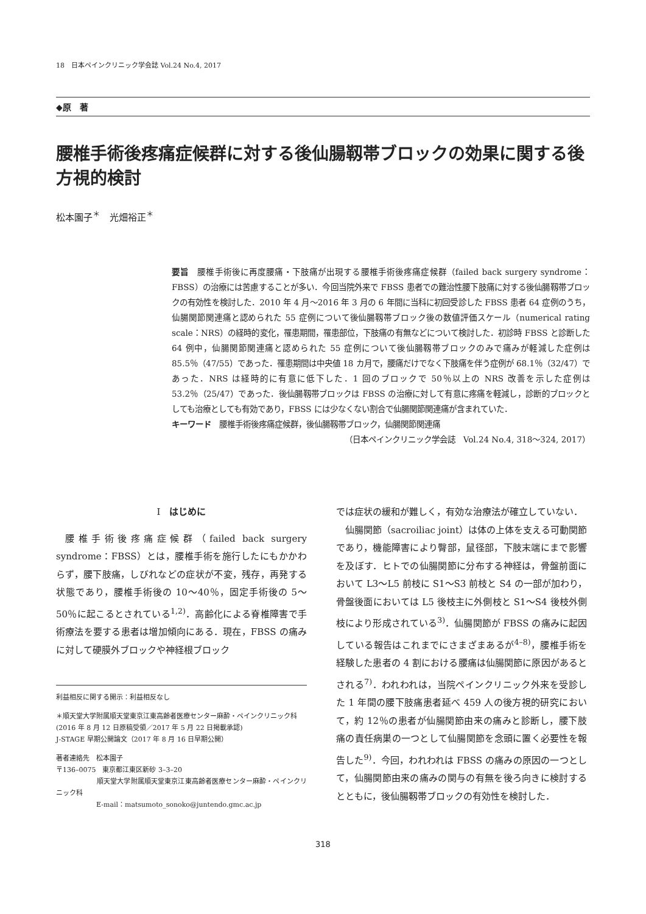18　日本ペインクリニック学会誌 Vol.24 No.4, 2017
◆原　著
腰椎手術後疼痛症候群に対する後仙腸靱帯ブロックの効果に関する後方視的検討
松本園子<sup>＊</sup>　光畑裕正<sup>＊</sup>
要旨　腰椎手術後に再度腰痛・下肢痛が出現する腰椎手術後疼痛症候群（failed back surgery syndrome：FBSS）の治療には苦慮することが多い．今回当院外来で FBSS 患者での難治性腰下肢痛に対する後仙腸靱帯ブロックの有効性を検討した．2010 年 4 月〜2016 年 3 月の 6 年間に当科に初回受診した FBSS 患者 64 症例のうち，仙腸関節関連痛と認められた 55 症例について後仙腸靱帯ブロック後の数値評価スケール（numerical rating scale：NRS）の経時的変化，罹患期間，罹患部位，下肢痛の有無などについて検討した．初診時 FBSS と診断した 64 例中，仙腸関節関連痛と認められた 55 症例について後仙腸靱帯ブロックのみで痛みが軽減した症例は 85.5％（47/55）であった．罹患期間は中央値 18 カ月で，腰痛だけでなく下肢痛を伴う症例が 68.1％（32/47）であった．NRS は経時的に有意に低下した．1 回のブロックで 50％以上の NRS 改善を示した症例は 53.2％（25/47）であった．後仙腸靱帯ブロックは FBSS の治療に対して有意に疼痛を軽減し，診断的ブロックとしても治療としても有効であり，FBSS には少なくない割合で仙腸関節関連痛が含まれていた．
キーワード　腰椎手術後疼痛症候群，後仙腸靱帯ブロック，仙腸関節関連痛
（日本ペインクリニック学会誌　Vol.24 No.4, 318〜324, 2017）
Ⅰ　はじめに
腰椎手術後疼痛症候群（failed back surgery syndrome：FBSS）とは，腰椎手術を施行したにもかかわらず，腰下肢痛，しびれなどの症状が不変，残存，再発する状態であり，腰椎手術後の 10〜40％，固定手術後の 5〜50％に起こるとされている<sup>1,2)</sup>．高齢化による脊椎障害で手術療法を要する患者は増加傾向にある．現在，FBSS の痛みに対して硬膜外ブロックや神経根ブロック
利益相反に関する開示：利益相反なし
＊順天堂大学附属順天堂東京江東高齢者医療センター麻酔・ペインクリニック科
(2016 年 8 月 12 日原稿受領／2017 年 5 月 22 日掲載承認)
J-STAGE 早期公開論文（2017 年 8 月 16 日早期公開）
著者連絡先　松本園子
〒136–0075　東京都江東区新砂 3–3–20
　　　　　　順天堂大学附属順天堂東京江東高齢者医療センター麻酔・ペインクリニック科
　　　　　　E-mail：matsumoto_sonoko@juntendo.gmc.ac.jp
では症状の緩和が難しく，有効な治療法が確立していない．
仙腸関節（sacroiliac joint）は体の上体を支える可動関節であり，機能障害により臀部，鼠径部，下肢末端にまで影響を及ぼす．ヒトでの仙腸関節に分布する神経は，骨盤前面において L3〜L5 前枝に S1〜S3 前枝と S4 の一部が加わり，骨盤後面においては L5 後枝主に外側枝と S1〜S4 後枝外側枝により形成されている<sup>3)</sup>．仙腸関節が FBSS の痛みに起因している報告はこれまでにさまざまあるが<sup>4–8)</sup>，腰椎手術を経験した患者の 4 割における腰痛は仙腸関節に原因があるとされる<sup>7)</sup>．われわれは，当院ペインクリニック外来を受診した 1 年間の腰下肢痛患者延べ 459 人の後方視的研究において，約 12％の患者が仙腸関節由来の痛みと診断し，腰下肢痛の責任病巣の一つとして仙腸関節を念頭に置く必要性を報告した<sup>9)</sup>．今回，われわれは FBSS の痛みの原因の一つとして，仙腸関節由来の痛みの関与の有無を後ろ向きに検討するとともに，後仙腸靱帯ブロックの有効性を検討した．
318